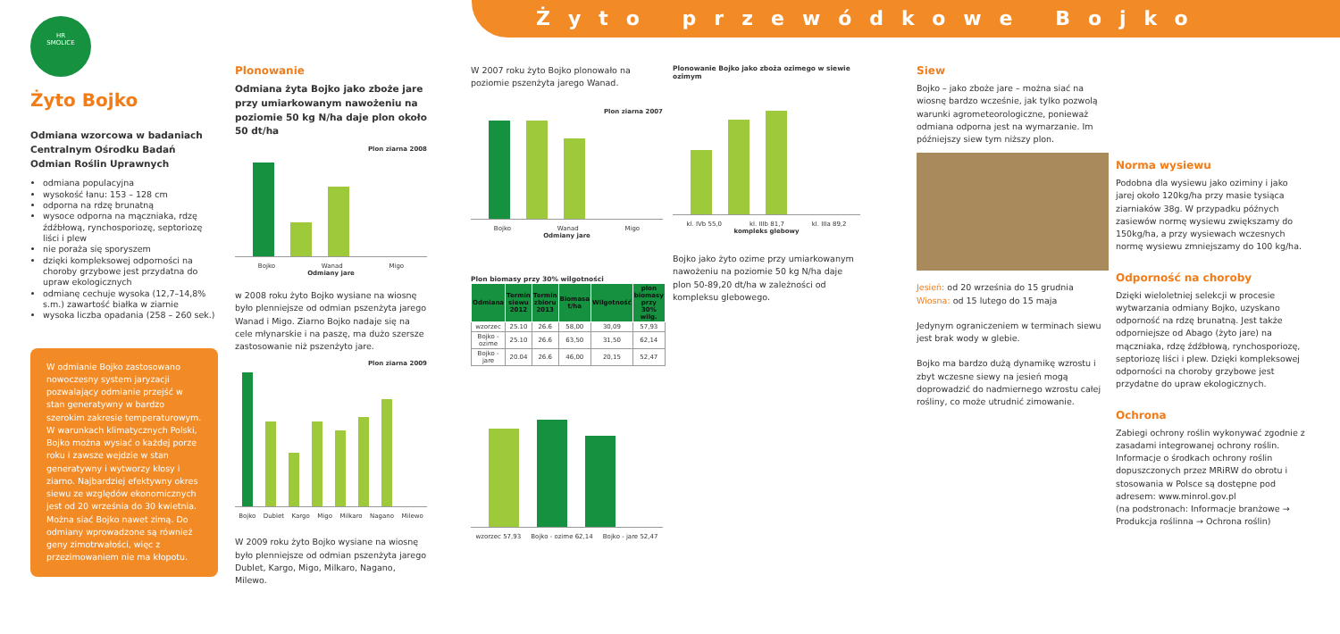Żyto przewódkowe Bojko
HR
SMOLICE
Żyto Bojko
Odmiana wzorcowa w badaniach Centralnym Ośrodku Badań Odmian Roślin Uprawnych
odmiana populacyjna
wysokość łanu: 153 – 128 cm
odporna na rdzę brunatną
wysoce odporna na mączniaka, rdzę źdźbłową, rynchosporiozę, septoriozę liści i plew
nie poraża się sporyszem
dzięki kompleksowej odporności na choroby grzybowe jest przydatna do upraw ekologicznych
odmianę cechuje wysoka (12,7–14,8% s.m.) zawartość białka w ziarnie
wysoka liczba opadania (258 – 260 sek.)
W odmianie Bojko zastosowano nowoczesny system jaryzacji pozwalający odmianie przejść w stan generatywny w bardzo szerokim zakresie temperaturowym. W warunkach klimatycznych Polski, Bojko można wysiać o każdej porze roku i zawsze wejdzie w stan generatywny i wytworzy kłosy i ziarno. Najbardziej efektywny okres siewu ze względów ekonomicznych jest od 20 września do 30 kwietnia. Można siać Bojko nawet zimą. Do odmiany wprowadzone są również geny zimotrwałości, więc z przezimowaniem nie ma kłopotu.
Plonowanie
Odmiana żyta Bojko jako zboże jare przy umiarkowanym nawożeniu na poziomie 50 kg N/ha daje plon około 50 dt/ha
Plon ziarna 2008
Bojko Wanad Migo
Odmiany jare
w 2008 roku żyto Bojko wysiane na wiosnę było plenniejsze od odmian pszenżyta jarego Wanad i Migo. Ziarno Bojko nadaje się na cele młynarskie i na paszę, ma dużo szersze zastosowanie niż pszenżyto jare.
Plon ziarna 2009
Bojko Dublet Kargo Migo Milkaro Nagano Milewo
W 2009 roku żyto Bojko wysiane na wiosnę było plenniejsze od odmian pszenżyta jarego Dublet, Kargo, Migo, Milkaro, Nagano, Milewo.
W 2007 roku żyto Bojko plonowało na poziomie pszenżyta jarego Wanad.
Plon ziarna 2007
Bojko Wanad Migo
Odmiany jare
Plon biomasy przy 30% wilgotności
| Odmiana | Termin siewu 2012 | Termin zbioru 2013 | Biomasa t/ha | Wilgotność | plon biomasy przy 30% wilg. |
| --- | --- | --- | --- | --- | --- |
| wzorzec | 25.10 | 26.6 | 58,00 | 30,09 | 57,93 |
| Bojko - ozime | 25.10 | 26.6 | 63,50 | 31,50 | 62,14 |
| Bojko - jare | 20.04 | 26.6 | 46,00 | 20,15 | 52,47 |
wzorzec 57,93 Bojko - ozime 62,14 Bojko - jare 52,47
Plonowanie Bojko jako zboża ozimego w siewie ozimym
kl. IVb 55,0 kl. IIIb 81,7 kl. IIIa 89,2
kompleks glebowy
Bojko jako żyto ozime przy umiarkowanym nawożeniu na poziomie 50 kg N/ha daje plon 50-89,20 dt/ha w zależności od kompleksu glebowego.
Siew
Bojko – jako zboże jare – można siać na wiosnę bardzo wcześnie, jak tylko pozwolą warunki agrometeorologiczne, ponieważ odmiana odporna jest na wymarzanie. Im późniejszy siew tym niższy plon.
Jesień: od 20 września do 15 grudnia
Wiosna: od 15 lutego do 15 maja
Jedynym ograniczeniem w terminach siewu jest brak wody w glebie.
Bojko ma bardzo dużą dynamikę wzrostu i zbyt wczesne siewy na jesień mogą doprowadzić do nadmiernego wzrostu całej rośliny, co może utrudnić zimowanie.
Norma wysiewu
Podobna dla wysiewu jako oziminy i jako jarej około 120kg/ha przy masie tysiąca ziarniaków 38g. W przypadku późnych zasiewów normę wysiewu zwiększamy do 150kg/ha, a przy wysiewach wczesnych normę wysiewu zmniejszamy do 100 kg/ha.
Odporność na choroby
Dzięki wieloletniej selekcji w procesie wytwarzania odmiany Bojko, uzyskano odporność na rdzę brunatną. Jest także odporniejsze od Abago (żyto jare) na mączniaka, rdzę źdźbłową, rynchosporiozę, septoriozę liści i plew. Dzięki kompleksowej odporności na choroby grzybowe jest przydatne do upraw ekologicznych.
Ochrona
Zabiegi ochrony roślin wykonywać zgodnie z zasadami integrowanej ochrony roślin. Informacje o środkach ochrony roślin dopuszczonych przez MRiRW do obrotu i stosowania w Polsce są dostępne pod adresem: www.minrol.gov.pl
(na podstronach: Informacje branżowe → Produkcja roślinna → Ochrona roślin)